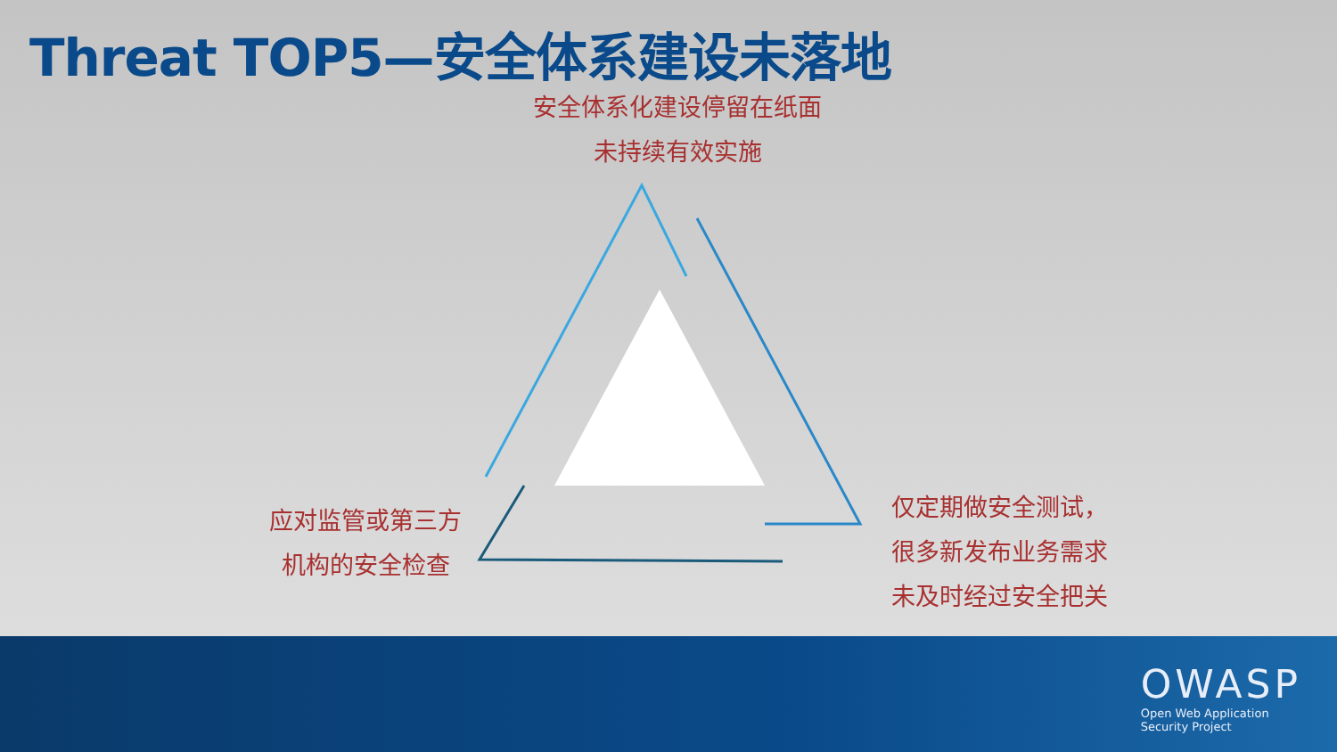Threat TOP5—安全体系建设未落地
安全体系化建设停留在纸面
未持续有效实施
应对监管或第三方
机构的安全检查
仅定期做安全测试，
很多新发布业务需求
未及时经过安全把关
OWASP
Open Web Application
Security Project